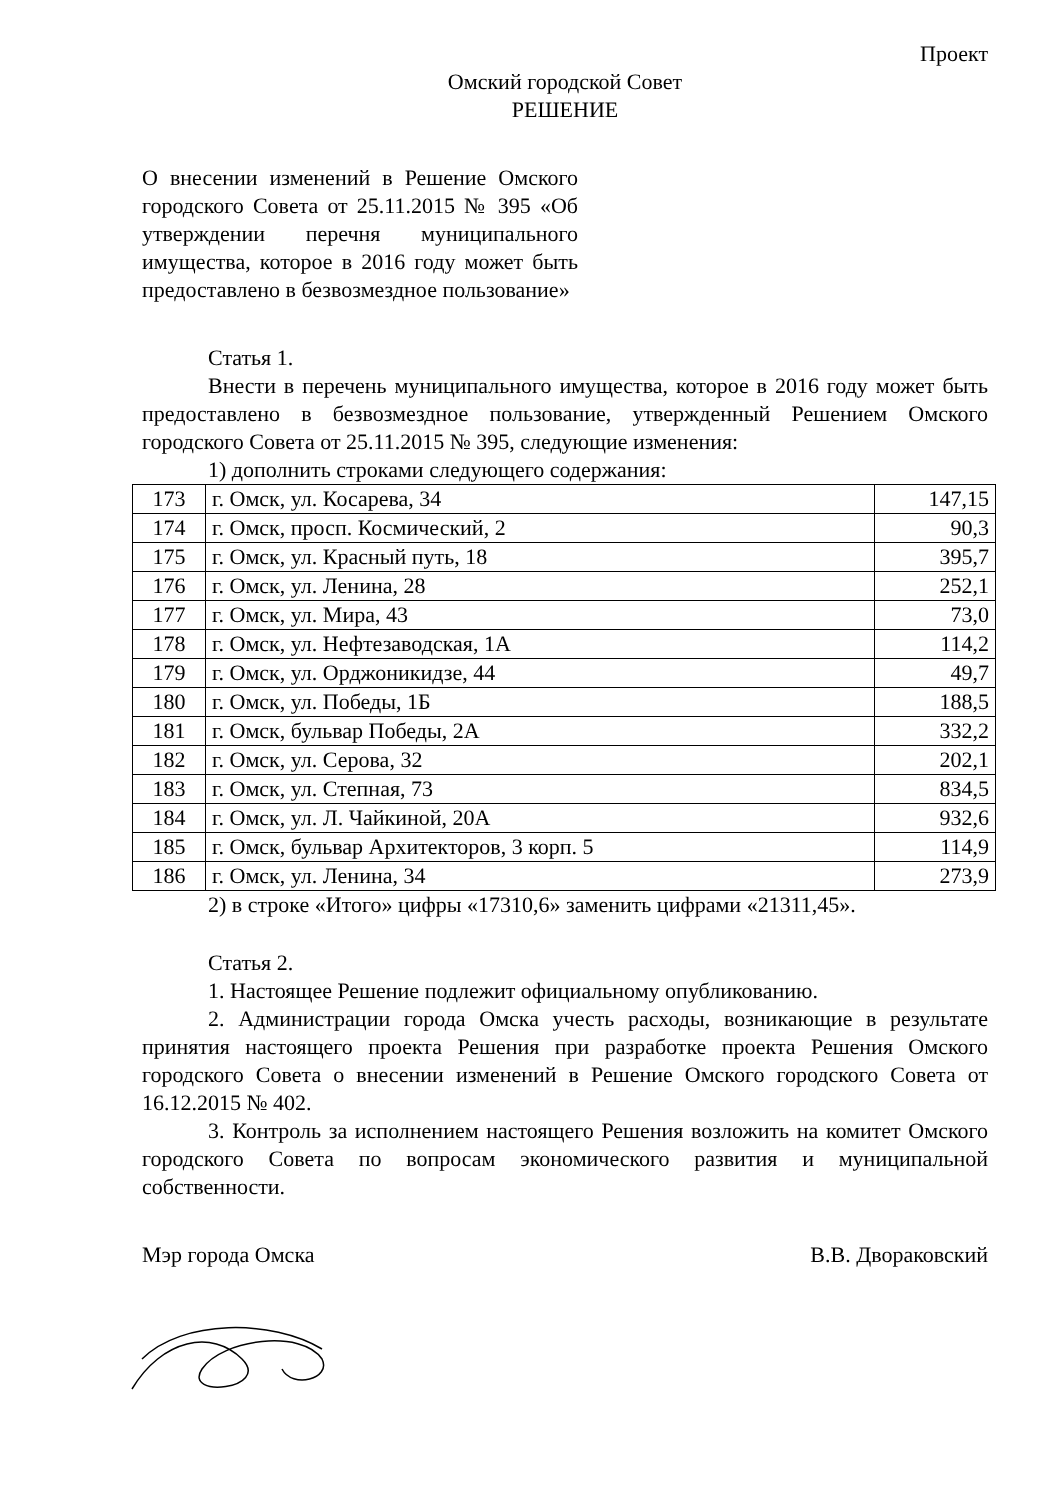Проект
Омский городской Совет
РЕШЕНИЕ
О внесении изменений в Решение Омского городского Совета от 25.11.2015 № 395 «Об утверждении перечня муниципального имущества, которое в 2016 году может быть предоставлено в безвозмездное пользование»
Статья 1.
Внести в перечень муниципального имущества, которое в 2016 году может быть предоставлено в безвозмездное пользование, утвержденный Решением Омского городского Совета от 25.11.2015 № 395, следующие изменения:
1) дополнить строками следующего содержания:
| 173 | г. Омск, ул. Косарева, 34 | 147,15 |
| 174 | г. Омск, просп. Космический, 2 | 90,3 |
| 175 | г. Омск, ул. Красный путь, 18 | 395,7 |
| 176 | г. Омск, ул. Ленина, 28 | 252,1 |
| 177 | г. Омск, ул. Мира, 43 | 73,0 |
| 178 | г. Омск, ул. Нефтезаводская, 1А | 114,2 |
| 179 | г. Омск, ул. Орджоникидзе, 44 | 49,7 |
| 180 | г. Омск, ул. Победы, 1Б | 188,5 |
| 181 | г. Омск, бульвар Победы, 2А | 332,2 |
| 182 | г. Омск, ул. Серова, 32 | 202,1 |
| 183 | г. Омск, ул. Степная, 73 | 834,5 |
| 184 | г. Омск, ул. Л. Чайкиной, 20А | 932,6 |
| 185 | г. Омск, бульвар Архитекторов, 3 корп. 5 | 114,9 |
| 186 | г. Омск, ул. Ленина, 34 | 273,9 |
2) в строке «Итого» цифры «17310,6» заменить цифрами «21311,45».
Статья 2.
1. Настоящее Решение подлежит официальному опубликованию.
2. Администрации города Омска учесть расходы, возникающие в результате принятия настоящего проекта Решения при разработке проекта Решения Омского городского Совета о внесении изменений в Решение Омского городского Совета от 16.12.2015 № 402.
3. Контроль за исполнением настоящего Решения возложить на комитет Омского городского Совета по вопросам экономического развития и муниципальной собственности.
Мэр города Омска В.В. Двораковский